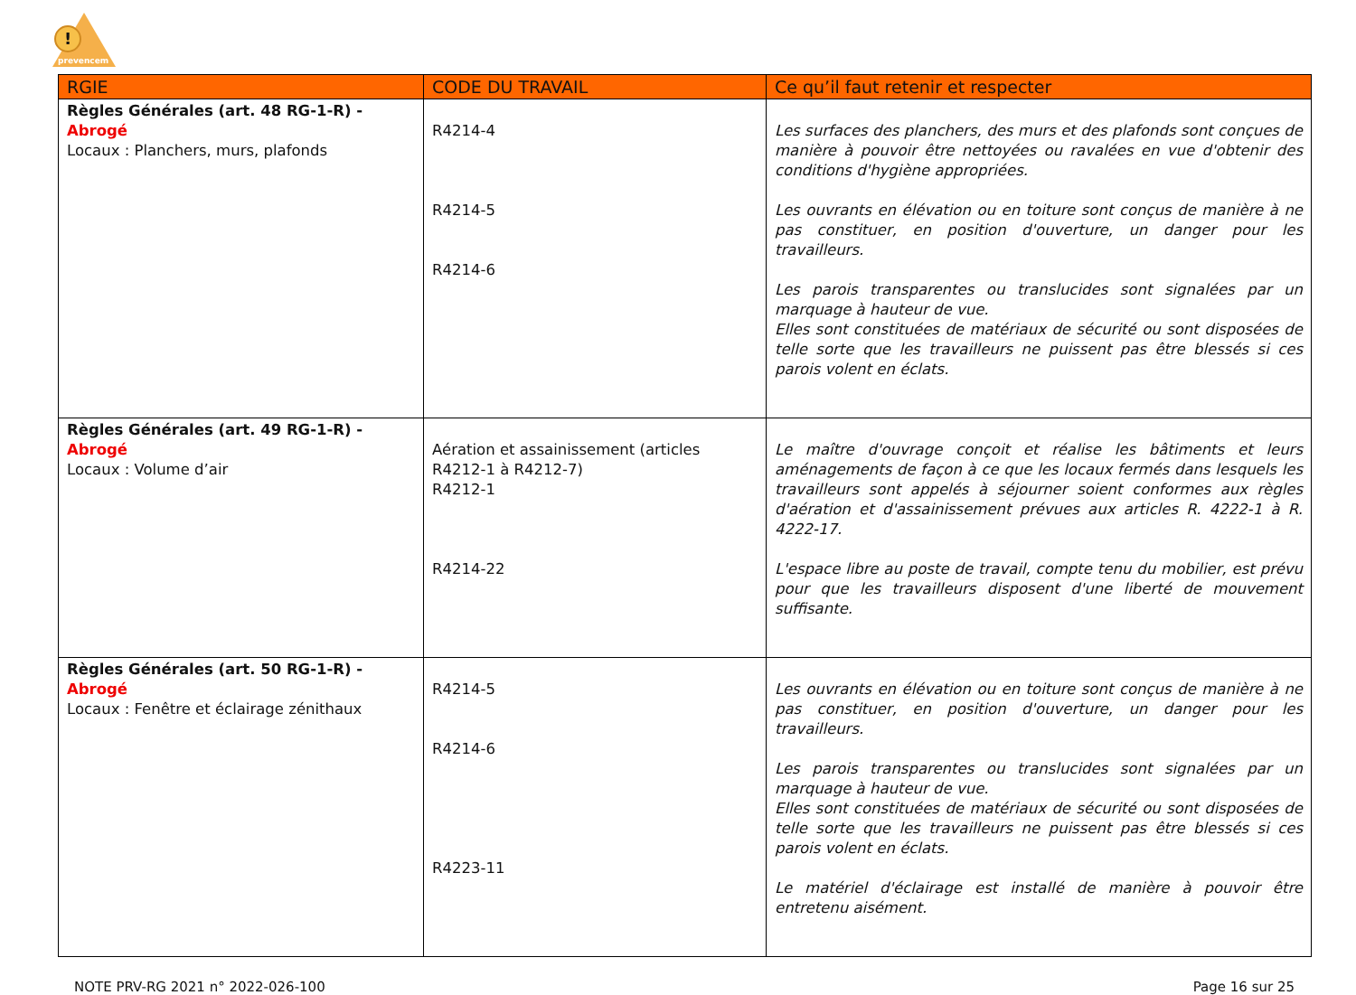!
prevencem
| RGIE | CODE DU TRAVAIL | Ce qu’il faut retenir et respecter |
| --- | --- | --- |
| Règles Générales (art. 48 RG-1-R) - Abrogé Locaux : Planchers, murs, plafonds | R4214-4 R4214-5 R4214-6 | Les surfaces des planchers, des murs et des plafonds sont conçues de manière à pouvoir être nettoyées ou ravalées en vue d'obtenir des conditions d'hygiène appropriées. Les ouvrants en élévation ou en toiture sont conçus de manière à ne pas constituer, en position d'ouverture, un danger pour les travailleurs. Les parois transparentes ou translucides sont signalées par un marquage à hauteur de vue. Elles sont constituées de matériaux de sécurité ou sont disposées de telle sorte que les travailleurs ne puissent pas être blessés si ces parois volent en éclats. |
| Règles Générales (art. 49 RG-1-R) - Abrogé Locaux : Volume d’air | Aération et assainissement (articles R4212-1 à R4212-7) R4212-1 R4214-22 | Le maître d'ouvrage conçoit et réalise les bâtiments et leurs aménagements de façon à ce que les locaux fermés dans lesquels les travailleurs sont appelés à séjourner soient conformes aux règles d'aération et d'assainissement prévues aux articles R. 4222-1 à R. 4222-17. L'espace libre au poste de travail, compte tenu du mobilier, est prévu pour que les travailleurs disposent d'une liberté de mouvement suffisante. |
| Règles Générales (art. 50 RG-1-R) - Abrogé Locaux : Fenêtre et éclairage zénithaux | R4214-5 R4214-6 R4223-11 | Les ouvrants en élévation ou en toiture sont conçus de manière à ne pas constituer, en position d'ouverture, un danger pour les travailleurs. Les parois transparentes ou translucides sont signalées par un marquage à hauteur de vue. Elles sont constituées de matériaux de sécurité ou sont disposées de telle sorte que les travailleurs ne puissent pas être blessés si ces parois volent en éclats. Le matériel d'éclairage est installé de manière à pouvoir être entretenu aisément. |
NOTE PRV-RG 2021 n° 2022-026-100 Page 16 sur 25